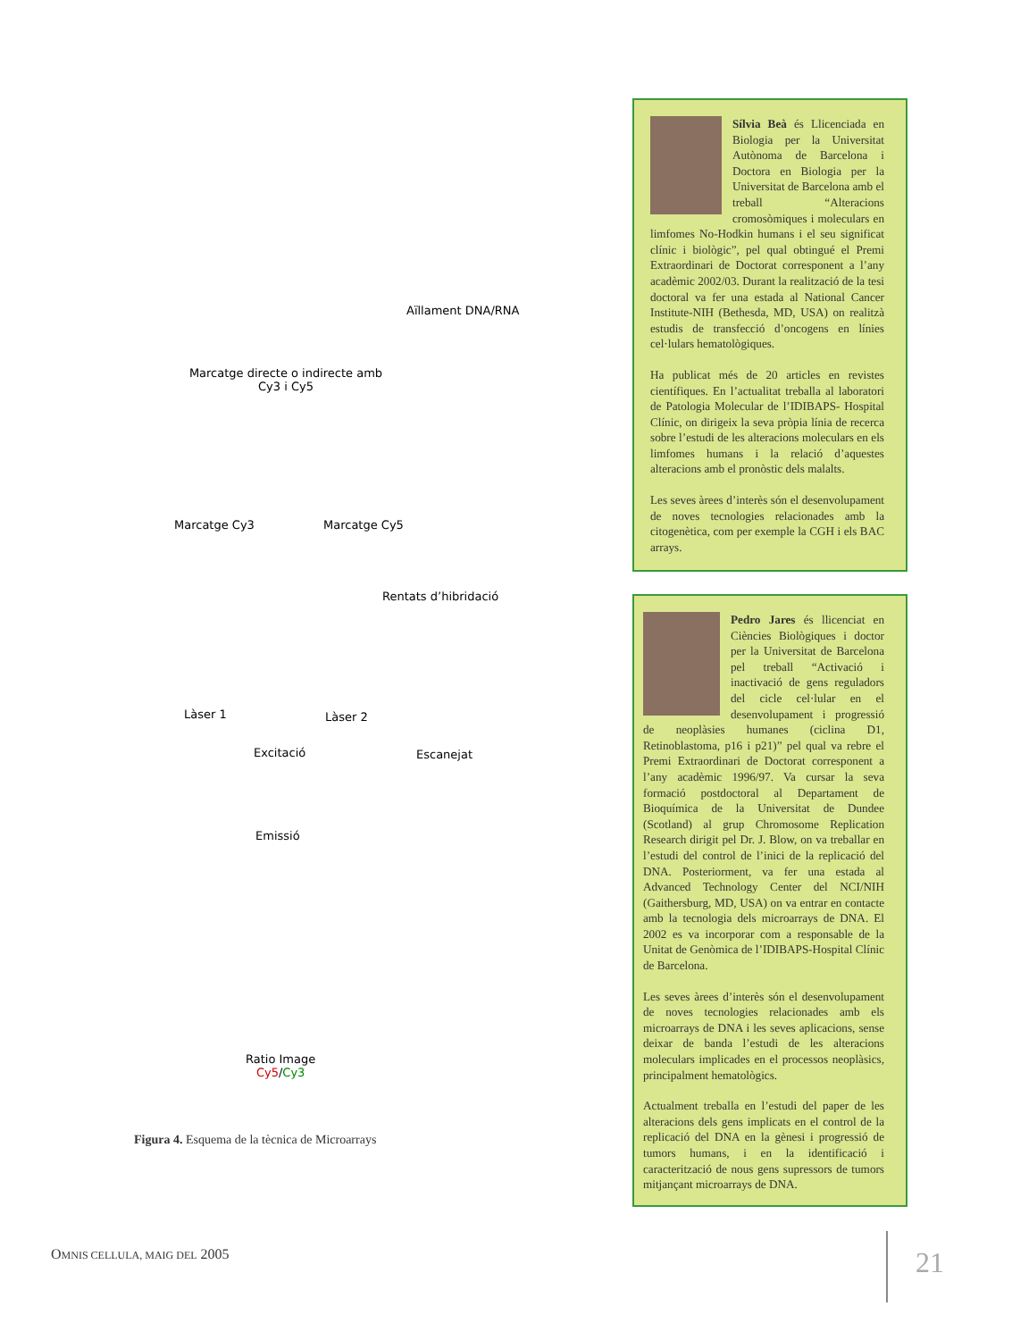Aïllament DNA/RNA
Marcatge directe o indirecte amb Cy3 i Cy5
Marcatge Cy3 Marcatge Cy5
Rentats d’hibridació
Làser 1 Làser 2
Excitació Escanejat
Emissió
Ratio Image
Cy5/Cy3
Figura 4. Esquema de la tècnica de Microarrays
Sílvia Beà és Llicenciada en Biologia per la Universitat Autònoma de Barcelona i Doctora en Biologia per la Universitat de Barcelona amb el treball “Alteracions cromosòmiques i moleculars en limfomes No-Hodkin humans i el seu significat clínic i biològic”, pel qual obtingué el Premi Extraordinari de Doctorat corresponent a l’any acadèmic 2002/03. Durant la realització de la tesi doctoral va fer una estada al National Cancer Institute-NIH (Bethesda, MD, USA) on realitzà estudis de transfecció d’oncogens en línies cel·lulars hematològiques.
Ha publicat més de 20 articles en revistes científiques. En l’actualitat treballa al laboratori de Patologia Molecular de l’IDIBAPS- Hospital Clínic, on dirigeix la seva pròpia línia de recerca sobre l’estudi de les alteracions moleculars en els limfomes humans i la relació d’aquestes alteracions amb el pronòstic dels malalts.
Les seves àrees d’interès són el desenvolupament de noves tecnologies relacionades amb la citogenètica, com per exemple la CGH i els BAC arrays.
Pedro Jares és llicenciat en Ciències Biològiques i doctor per la Universitat de Barcelona pel treball “Activació i inactivació de gens reguladors del cicle cel·lular en el desenvolupament i progressió de neoplàsies humanes (ciclina D1, Retinoblastoma, p16 i p21)” pel qual va rebre el Premi Extraordinari de Doctorat corresponent a l’any acadèmic 1996/97. Va cursar la seva formació postdoctoral al Departament de Bioquímica de la Universitat de Dundee (Scotland) al grup Chromosome Replication Research dirigit pel Dr. J. Blow, on va treballar en l’estudi del control de l’inici de la replicació del DNA. Posteriorment, va fer una estada al Advanced Technology Center del NCI/NIH (Gaithersburg, MD, USA) on va entrar en contacte amb la tecnologia dels microarrays de DNA. El 2002 es va incorporar com a responsable de la Unitat de Genòmica de l’IDIBAPS-Hospital Clínic de Barcelona.
Les seves àrees d’interès són el desenvolupament de noves tecnologies relacionades amb els microarrays de DNA i les seves aplicacions, sense deixar de banda l’estudi de les alteracions moleculars implicades en el processos neoplàsics, principalment hematològics.
Actualment treballa en l’estudi del paper de les alteracions dels gens implicats en el control de la replicació del DNA en la gènesi i progressió de tumors humans, i en la identificació i caracterització de nous gens supressors de tumors mitjançant microarrays de DNA.
OMNIS CELLULA, MAIG DEL 2005 21